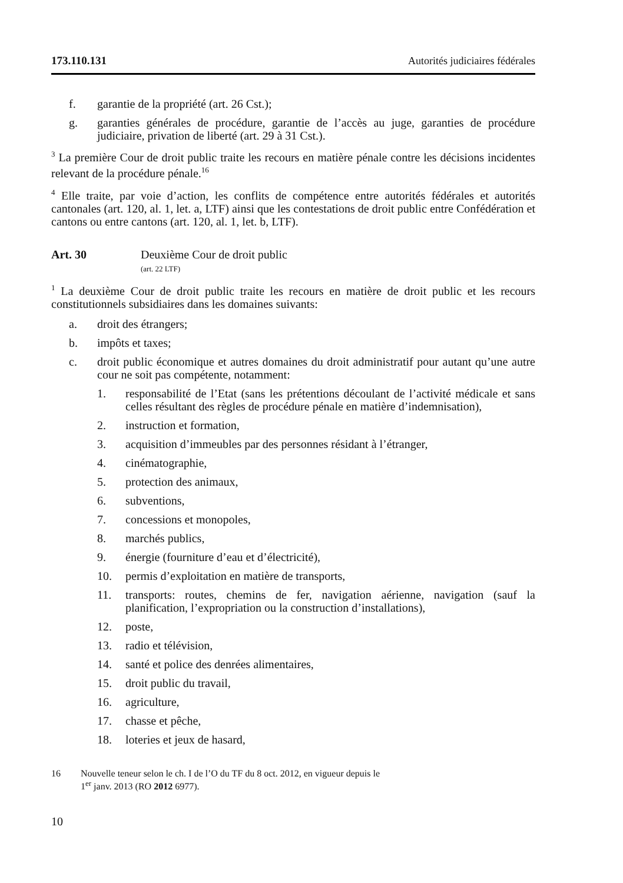173.110.131 Autorités judiciaires fédérales
f. garantie de la propriété (art. 26 Cst.);
g. garanties générales de procédure, garantie de l’accès au juge, garanties de procédure judiciaire, privation de liberté (art. 29 à 31 Cst.).
<sup>3</sup> La première Cour de droit public traite les recours en matière pénale contre les décisions incidentes relevant de la procédure pénale.<sup>16</sup>
<sup>4</sup> Elle traite, par voie d’action, les conflits de compétence entre autorités fédérales et autorités cantonales (art. 120, al. 1, let. a, LTF) ainsi que les contestations de droit public entre Confédération et cantons ou entre cantons (art. 120, al. 1, let. b, LTF).
Art. 30 Deuxième Cour de droit public
(art. 22 LTF)
<sup>1</sup> La deuxième Cour de droit public traite les recours en matière de droit public et les recours constitutionnels subsidiaires dans les domaines suivants:
a. droit des étrangers;
b. impôts et taxes;
c. droit public économique et autres domaines du droit administratif pour autant qu’une autre cour ne soit pas compétente, notamment:
1. responsabilité de l’Etat (sans les prétentions découlant de l’activité médicale et sans celles résultant des règles de procédure pénale en matière d’indemnisation),
2. instruction et formation,
3. acquisition d’immeubles par des personnes résidant à l’étranger,
4. cinématographie,
5. protection des animaux,
6. subventions,
7. concessions et monopoles,
8. marchés publics,
9. énergie (fourniture d’eau et d’électricité),
10. permis d’exploitation en matière de transports,
11. transports: routes, chemins de fer, navigation aérienne, navigation (sauf la planification, l’expropriation ou la construction d’installations),
12. poste,
13. radio et télévision,
14. santé et police des denrées alimentaires,
15. droit public du travail,
16. agriculture,
17. chasse et pêche,
18. loteries et jeux de hasard,
16 Nouvelle teneur selon le ch. I de l’O du TF du 8 oct. 2012, en vigueur depuis le
1<sup>er</sup> janv. 2013 (RO 2012 6977).
10